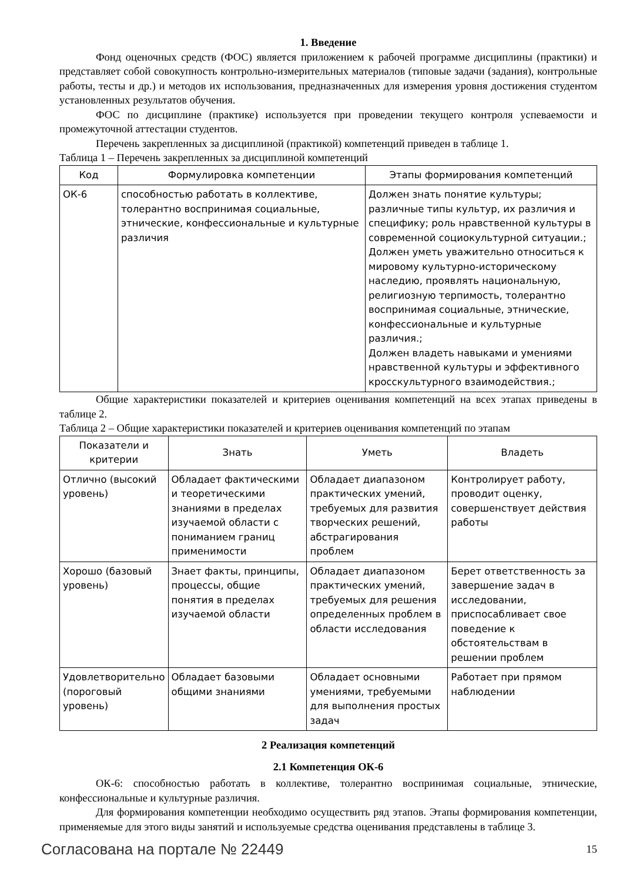1. Введение
Фонд оценочных средств (ФОС) является приложением к рабочей программе дисциплины (практики) и представляет собой совокупность контрольно-измерительных материалов (типовые задачи (задания), контрольные работы, тесты и др.) и методов их использования, предназначенных для измерения уровня достижения студентом установленных результатов обучения.
ФОС по дисциплине (практике) используется при проведении текущего контроля успеваемости и промежуточной аттестации студентов.
Перечень закрепленных за дисциплиной (практикой) компетенций приведен в таблице 1.
Таблица 1 – Перечень закрепленных за дисциплиной компетенций
| Код | Формулировка компетенции | Этапы формирования компетенций |
| --- | --- | --- |
| ОК-6 | способностью работать в коллективе, толерантно воспринимая социальные, этнические, конфессиональные и культурные различия | Должен знать понятие культуры; различные типы культур, их различия и специфику; роль нравственной культуры в современной социокультурной ситуации.; Должен уметь уважительно относиться к мировому культурно-историческому наследию, проявлять национальную, религиозную терпимость, толерантно воспринимая социальные, этнические, конфессиональные и культурные различия.; Должен владеть навыками и умениями нравственной культуры и эффективного кросскультурного взаимодействия.; |
Общие характеристики показателей и критериев оценивания компетенций на всех этапах приведены в таблице 2.
Таблица 2 – Общие характеристики показателей и критериев оценивания компетенций по этапам
| Показатели и критерии | Знать | Уметь | Владеть |
| --- | --- | --- | --- |
| Отлично (высокий уровень) | Обладает фактическими и теоретическими знаниями в пределах изучаемой области с пониманием границ применимости | Обладает диапазоном практических умений, требуемых для развития творческих решений, абстрагирования проблем | Контролирует работу, проводит оценку, совершенствует действия работы |
| Хорошо (базовый уровень) | Знает факты, принципы, процессы, общие понятия в пределах изучаемой области | Обладает диапазоном практических умений, требуемых для решения определенных проблем в области исследования | Берет ответственность за завершение задач в исследовании, приспосабливает свое поведение к обстоятельствам в решении проблем |
| Удовлетворительно (пороговый уровень) | Обладает базовыми общими знаниями | Обладает основными умениями, требуемыми для выполнения простых задач | Работает при прямом наблюдении |
2 Реализация компетенций
2.1 Компетенция ОК-6
ОК-6: способностью работать в коллективе, толерантно воспринимая социальные, этнические, конфессиональные и культурные различия.
Для формирования компетенции необходимо осуществить ряд этапов. Этапы формирования компетенции, применяемые для этого виды занятий и используемые средства оценивания представлены в таблице 3.
Согласована на портале № 22449 15